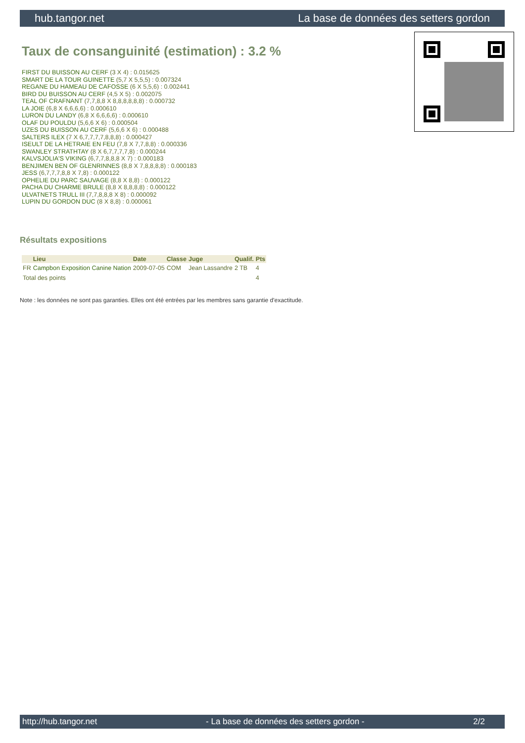hub.tangor.net La base de données des setters gordon
Taux de consanguinité (estimation) : 3.2 %
FIRST DU BUISSON AU CERF (3 X 4) : 0.015625
SMART DE LA TOUR GUINETTE (5,7 X 5,5,5) : 0.007324
REGANE DU HAMEAU DE CAFOSSE (6 X 5,5,6) : 0.002441
BIRD DU BUISSON AU CERF (4,5 X 5) : 0.002075
TEAL OF CRAFNANT (7,7,8,8 X 8,8,8,8,8,8) : 0.000732
LA JOIE (6,8 X 6,6,6,6) : 0.000610
LURON DU LANDY (6,8 X 6,6,6,6) : 0.000610
OLAF DU POULDU (5,6,6 X 6) : 0.000504
UZES DU BUISSON AU CERF (5,6,6 X 6) : 0.000488
SALTERS ILEX (7 X 6,7,7,7,7,8,8,8) : 0.000427
ISEULT DE LA HETRAIE EN FEU (7,8 X 7,7,8,8) : 0.000336
SWANLEY STRATHTAY (8 X 6,7,7,7,7,8) : 0.000244
KALVSJOLIA'S VIKING (6,7,7,8,8,8 X 7) : 0.000183
BENJIMEN BEN OF GLENRINNES (8,8 X 7,8,8,8,8) : 0.000183
JESS (6,7,7,7,8,8 X 7,8) : 0.000122
OPHELIE DU PARC SAUVAGE (8,8 X 8,8) : 0.000122
PACHA DU CHARME BRULE (8,8 X 8,8,8,8) : 0.000122
ULVATNETS TRULL III (7,7,8,8,8 X 8) : 0.000092
LUPIN DU GORDON DUC (8 X 8,8) : 0.000061
Résultats expositions
| | Lieu | Date | Classe | Juge | Qualif. | Pts |
| --- | --- | --- | --- | --- | --- | --- |
| FR | Campbon Exposition Canine Nation | 2009-07-05 | COM | Jean Lassandre | 2 TB | 4 |
| Total des points | | | | | | 4 |
Note : les données ne sont pas garanties. Elles ont été entrées par les membres sans garantie d'exactitude.
http://hub.tangor.net - La base de données des setters gordon - 2/2